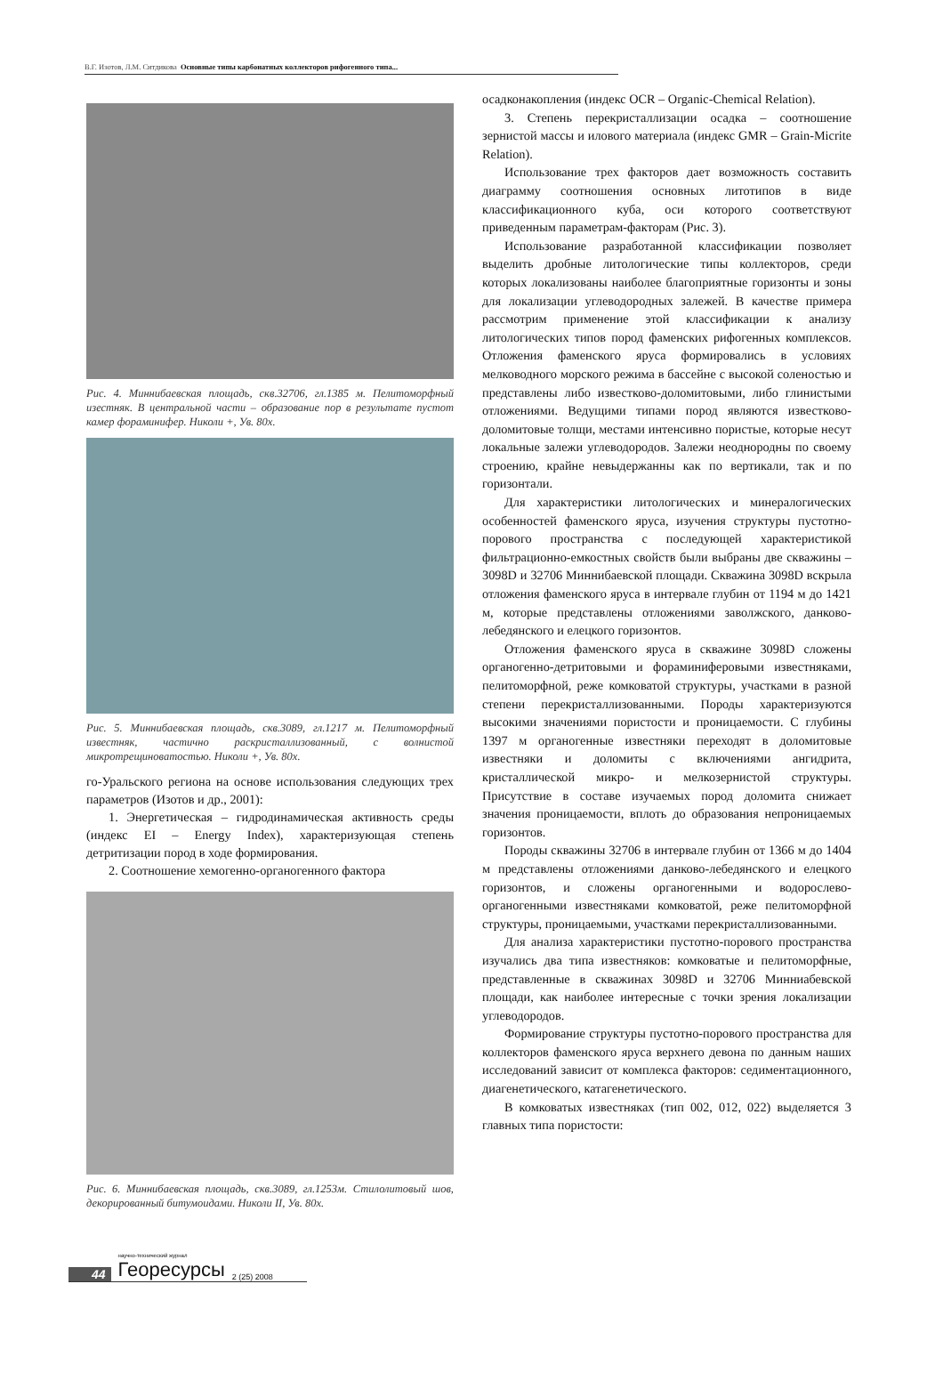В.Г. Изотов, Л.М. Ситдикова Основные типы карбонатных коллекторов рифогенного типа...
Рис. 4. Миннибаевская площадь, скв.32706, гл.1385 м. Пелитоморфный изестняк. В центральной части – образование пор в результате пустот камер фораминифер. Николи +, Ув. 80х.
Рис. 5. Миннибаевская площадь, скв.3089, гл.1217 м. Пелитоморфный известняк, частично раскристаллизованный, с волнистой микротрещиноватостью. Николи +, Ув. 80х.
го-Уральского региона на основе использования следующих трех параметров (Изотов и др., 2001):
1. Энергетическая – гидродинамическая активность среды (индекс EI – Energy Index), характеризующая степень детритизации пород в ходе формирования.
2. Соотношение хемогенно-органогенного фактора
Рис. 6. Миннибаевская площадь, скв.3089, гл.1253м. Стилолитовый шов, декорированный битумоидами. Николи II, Ув. 80х.
осадконакопления (индекс OCR – Organic-Chemical Relation).
3. Степень перекристаллизации осадка – соотношение зернистой массы и илового материала (индекс GMR – Grain-Micrite Relation).
Использование трех факторов дает возможность составить диаграмму соотношения основных литотипов в виде классификационного куба, оси которого соответствуют приведенным параметрам-факторам (Рис. 3).
Использование разработанной классификации позволяет выделить дробные литологические типы коллекторов, среди которых локализованы наиболее благоприятные горизонты и зоны для локализации углеводородных залежей. В качестве примера рассмотрим применение этой классификации к анализу литологических типов пород фаменских рифогенных комплексов. Отложения фаменского яруса формировались в условиях мелководного морского режима в бассейне с высокой соленостью и представлены либо известково-доломитовыми, либо глинистыми отложениями. Ведущими типами пород являются известково-доломитовые толщи, местами интенсивно пористые, которые несут локальные залежи углеводородов. Залежи неоднородны по своему строению, крайне невыдержанны как по вертикали, так и по горизонтали.
Для характеристики литологических и минералогических особенностей фаменского яруса, изучения структуры пустотно-порового пространства с последующей характеристикой фильтрационно-емкостных свойств были выбраны две скважины – 3098D и 32706 Миннибаевской площади. Скважина 3098D вскрыла отложения фаменского яруса в интервале глубин от 1194 м до 1421 м, которые представлены отложениями заволжского, данково-лебедянского и елецкого горизонтов.
Отложения фаменского яруса в скважине 3098D сложены органогенно-детритовыми и фораминиферовыми известняками, пелитоморфной, реже комковатой структуры, участками в разной степени перекристаллизованными. Породы характеризуются высокими значениями пористости и проницаемости. С глубины 1397 м органогенные известняки переходят в доломитовые известняки и доломиты с включениями ангидрита, кристаллической микро- и мелкозернистой структуры. Присутствие в составе изучаемых пород доломита снижает значения проницаемости, вплоть до образования непроницаемых горизонтов.
Породы скважины 32706 в интервале глубин от 1366 м до 1404 м представлены отложениями данково-лебедянского и елецкого горизонтов, и сложены органогенными и водорослево-органогенными известняками комковатой, реже пелитоморфной структуры, проницаемыми, участками перекристаллизованными.
Для анализа характеристики пустотно-порового пространства изучались два типа известняков: комковатые и пелитоморфные, представленные в скважинах 3098D и 32706 Минниабевской площади, как наиболее интересные с точки зрения локализации углеводородов.
Формирование структуры пустотно-порового пространства для коллекторов фаменского яруса верхнего девона по данным наших исследований зависит от комплекса факторов: седиментационного, диагенетического, катагенетического.
В комковатых известняках (тип 002, 012, 022) выделяется 3 главных типа пористости:
44 научно-технический журнал
Георесурсы 2 (25) 2008